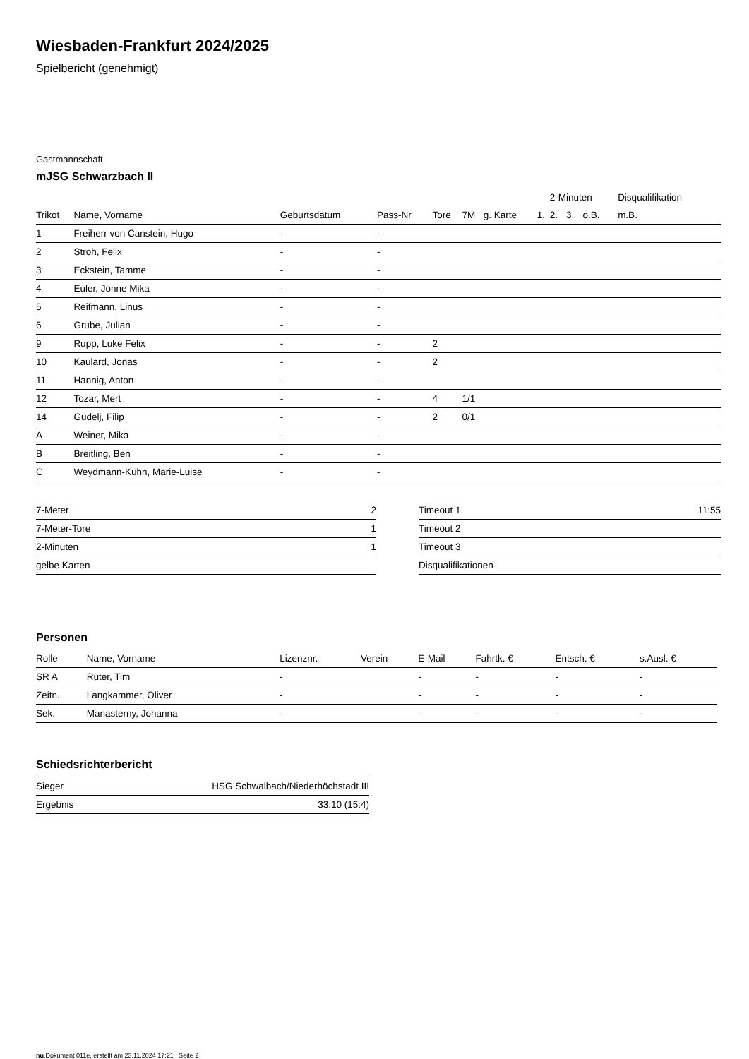Wiesbaden-Frankfurt 2024/2025
Spielbericht (genehmigt)
Gastmannschaft
mJSG Schwarzbach II
| | | | | | | | | 2-Minuten | | | Disqualifikation |
| --- | --- | --- | --- | --- | --- | --- | --- | --- | --- | --- | --- |
| Trikot | Name, Vorname | Geburtsdatum | Pass-Nr | Tore | 7M | g. Karte | 1. | 2. | 3. | o.B. | m.B. |
| 1 | Freiherr von Canstein, Hugo | - | - | | | | | | | | |
| 2 | Stroh, Felix | - | - | | | | | | | | |
| 3 | Eckstein, Tamme | - | - | | | | | | | | |
| 4 | Euler, Jonne Mika | - | - | | | | | | | | |
| 5 | Reifmann, Linus | - | - | | | | | | | | |
| 6 | Grube, Julian | - | - | | | | | | | | |
| 9 | Rupp, Luke Felix | - | - | 2 | | | | | | | |
| 10 | Kaulard, Jonas | - | - | 2 | | | | | | | |
| 11 | Hannig, Anton | - | - | | | | | | | | |
| 12 | Tozar, Mert | - | - | 4 | 1/1 | | | | | | |
| 14 | Gudelj, Filip | - | - | 2 | 0/1 | | | | | | |
| A | Weiner, Mika | - | - | | | | | | | | |
| B | Breitling, Ben | - | - | | | | | | | | |
| C | Weydmann-Kühn, Marie-Luise | - | - | | | | | | | | |
| 7-Meter | 2 |
| 7-Meter-Tore | 1 |
| 2-Minuten | 1 |
| gelbe Karten | |
| Timeout 1 | 11:55 |
| Timeout 2 | |
| Timeout 3 | |
| Disqualifikationen | |
Personen
| Rolle | Name, Vorname | Lizenznr. | Verein | E-Mail | Fahrtk. € | Entsch. € | s.Ausl. € |
| --- | --- | --- | --- | --- | --- | --- | --- |
| SR A | Rüter, Tim | - | | - | - | - | - |
| Zeitn. | Langkammer, Oliver | - | | - | - | - | - |
| Sek. | Manasterny, Johanna | - | | - | - | - | - |
Schiedsrichterbericht
| Sieger | HSG Schwalbach/Niederhöchstadt III |
| Ergebnis | 33:10 (15:4) |
nu.Dokument 011e, erstellt am 23.11.2024 17:21 | Seite 2